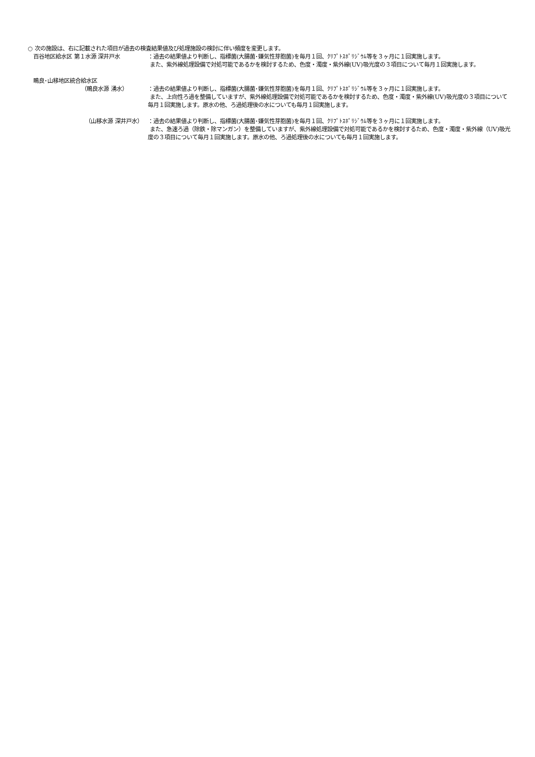○ 次の施設は、右に記載された項目が過去の検査結果値及び処理施設の検討に伴い頻度を変更します。
百谷地区給水区 第１水源 深井戸水 ：過去の結果値より判断し、指標菌(大腸菌･嫌気性芽胞菌)を毎月１回、ｸﾘﾌﾟﾄｽﾎﾟﾘｼﾞｳﾑ等を３ヶ月に１回実施します。
また、紫外線処理設備で対処可能であるかを検討するため、色度・濁度・紫外線(UV)吸光度の３項目について毎月１回実施します。
鴫良･山移地区統合給水区
（鴫良水源 湧水） ：過去の結果値より判断し、指標菌(大腸菌･嫌気性芽胞菌)を毎月１回、ｸﾘﾌﾟﾄｽﾎﾟﾘｼﾞｳﾑ等を３ヶ月に１回実施します。
また、上向性ろ過を整備していますが、紫外線処理設備で対処可能であるかを検討するため、色度・濁度・紫外線(UV)吸光度の３項目について毎月１回実施します。原水の他、ろ過処理後の水についても毎月１回実施します。
（山移水源 深井戸水） ：過去の結果値より判断し、指標菌(大腸菌･嫌気性芽胞菌)を毎月１回、ｸﾘﾌﾟﾄｽﾎﾟﾘｼﾞｳﾑ等を３ヶ月に１回実施します。
また、急速ろ過（除鉄・除マンガン）を整備していますが、紫外線処理設備で対処可能であるかを検討するため、色度・濁度・紫外線（UV)吸光度の３項目について毎月１回実施します。原水の他、ろ過処理後の水についても毎月１回実施します。